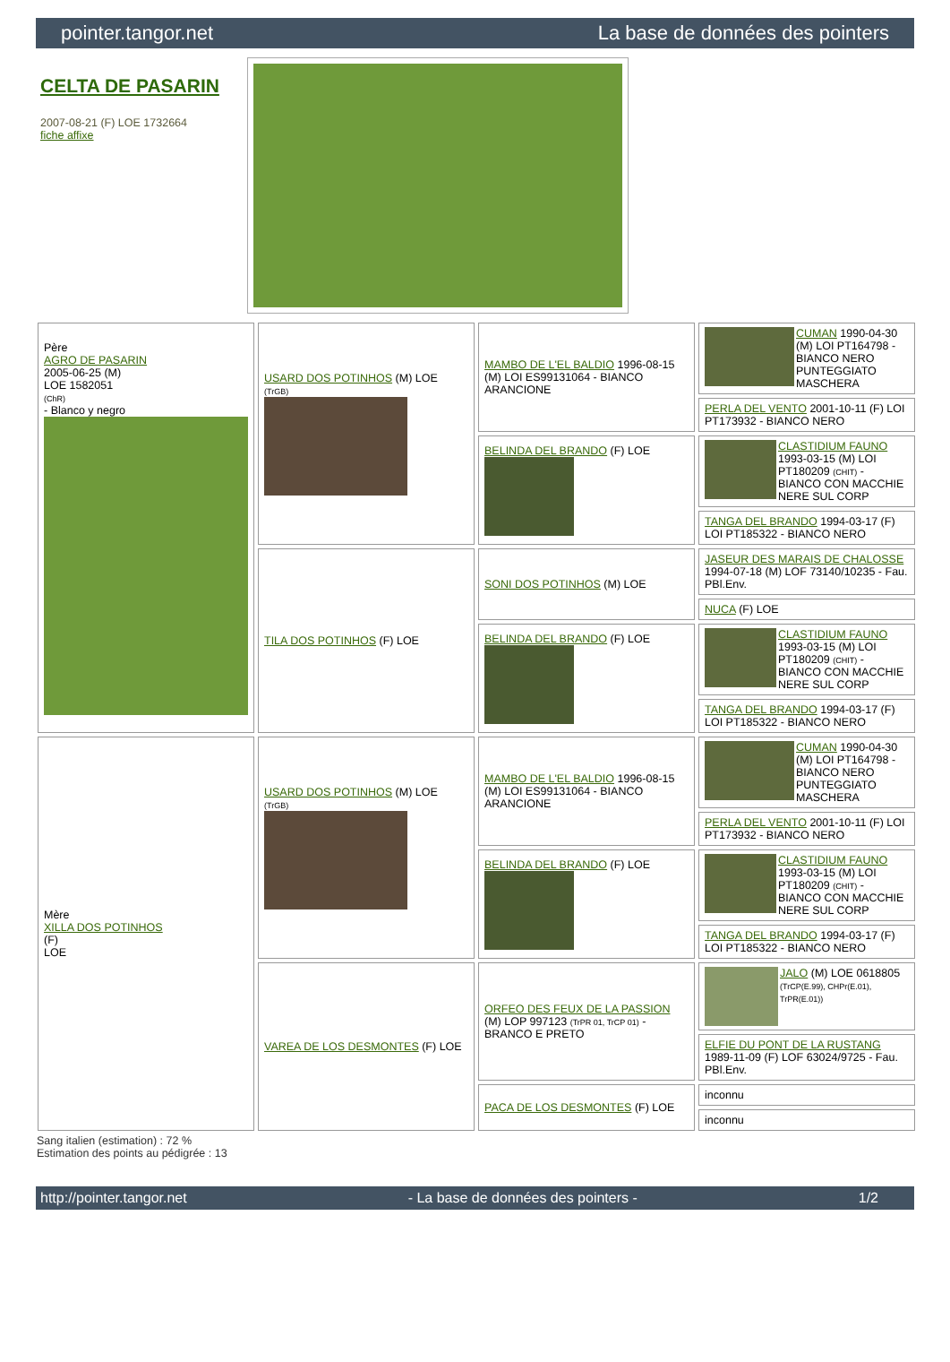pointer.tangor.net La base de données des pointers
CELTA DE PASARIN
2007-08-21 (F) LOE 1732664
fiche affixe
| Père AGRO DE PASARIN 2005-06-25 (M) LOE 1582051 (ChR) - Blanco y negro | USARD DOS POTINHOS (M) LOE (TrGB) | MAMBO DE L'EL BALDIO 1996-08-15 (M) LOI ES99131064 - BIANCO ARANCIONE | CUMAN 1990-04-30 (M) LOI PT164798 - BIANCO NERO PUNTEGGIATO MASCHERA |
| | | | PERLA DEL VENTO 2001-10-11 (F) LOI PT173932 - BIANCO NERO |
| | | BELINDA DEL BRANDO (F) LOE | CLASTIDIUM FAUNO 1993-03-15 (M) LOI PT180209 (CHIT) - BIANCO CON MACCHIE NERE SUL CORP |
| | | | TANGA DEL BRANDO 1994-03-17 (F) LOI PT185322 - BIANCO NERO |
| | TILA DOS POTINHOS (F) LOE | SONI DOS POTINHOS (M) LOE | JASEUR DES MARAIS DE CHALOSSE 1994-07-18 (M) LOF 73140/10235 - Fau. PBl.Env. |
| | | | NUCA (F) LOE |
| | | BELINDA DEL BRANDO (F) LOE | CLASTIDIUM FAUNO 1993-03-15 (M) LOI PT180209 (CHIT) - BIANCO CON MACCHIE NERE SUL CORP |
| | | | TANGA DEL BRANDO 1994-03-17 (F) LOI PT185322 - BIANCO NERO |
| Mère XILLA DOS POTINHOS (F) LOE | USARD DOS POTINHOS (M) LOE (TrGB) | MAMBO DE L'EL BALDIO 1996-08-15 (M) LOI ES99131064 - BIANCO ARANCIONE | CUMAN 1990-04-30 (M) LOI PT164798 - BIANCO NERO PUNTEGGIATO MASCHERA |
| | | | PERLA DEL VENTO 2001-10-11 (F) LOI PT173932 - BIANCO NERO |
| | | BELINDA DEL BRANDO (F) LOE | CLASTIDIUM FAUNO 1993-03-15 (M) LOI PT180209 (CHIT) - BIANCO CON MACCHIE NERE SUL CORP |
| | | | TANGA DEL BRANDO 1994-03-17 (F) LOI PT185322 - BIANCO NERO |
| | VAREA DE LOS DESMONTES (F) LOE | ORFEO DES FEUX DE LA PASSION (M) LOP 997123 (TrPR 01, TrCP 01) - BRANCO E PRETO | JALO (M) LOE 0618805 (TrCP(E.99), CHPr(E.01), TrPR(E.01)) |
| | | | ELFIE DU PONT DE LA RUSTANG 1989-11-09 (F) LOF 63024/9725 - Fau. PBl.Env. |
| | | PACA DE LOS DESMONTES (F) LOE | inconnu |
| | | | inconnu |
Sang italien (estimation) : 72 %
Estimation des points au pédigrée : 13
http://pointer.tangor.net - La base de données des pointers - 1/2